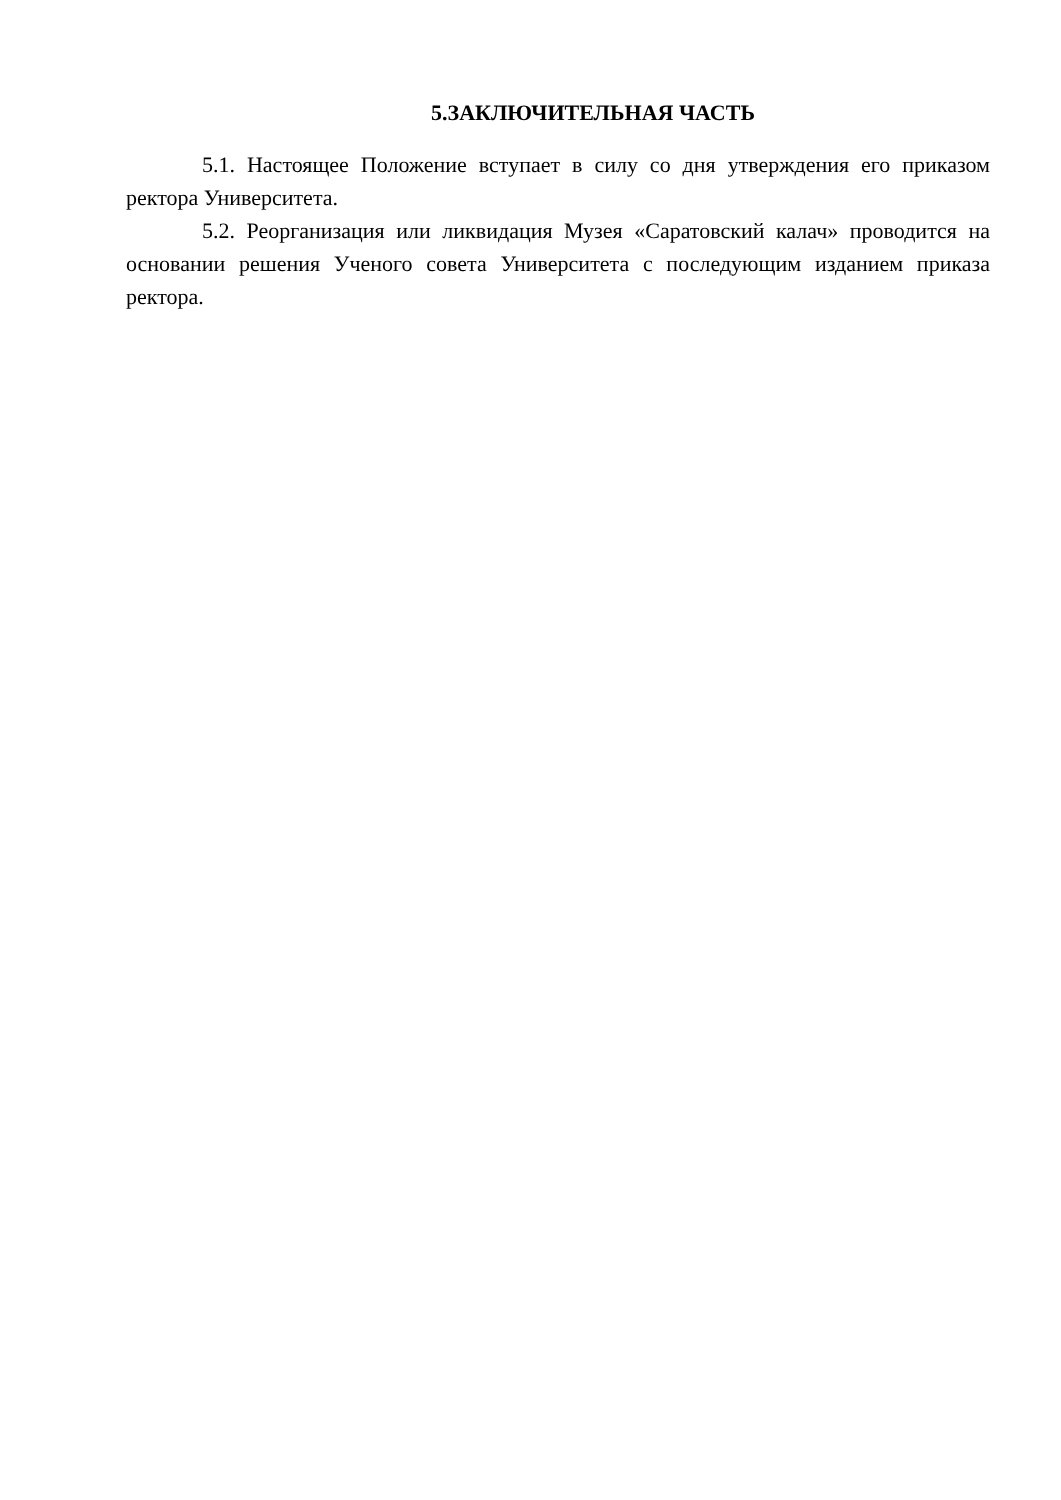5.ЗАКЛЮЧИТЕЛЬНАЯ ЧАСТЬ
5.1. Настоящее Положение вступает в силу со дня утверждения его приказом ректора Университета.
5.2. Реорганизация или ликвидация Музея «Саратовский калач» проводится на основании решения Ученого совета Университета с последующим изданием приказа ректора.